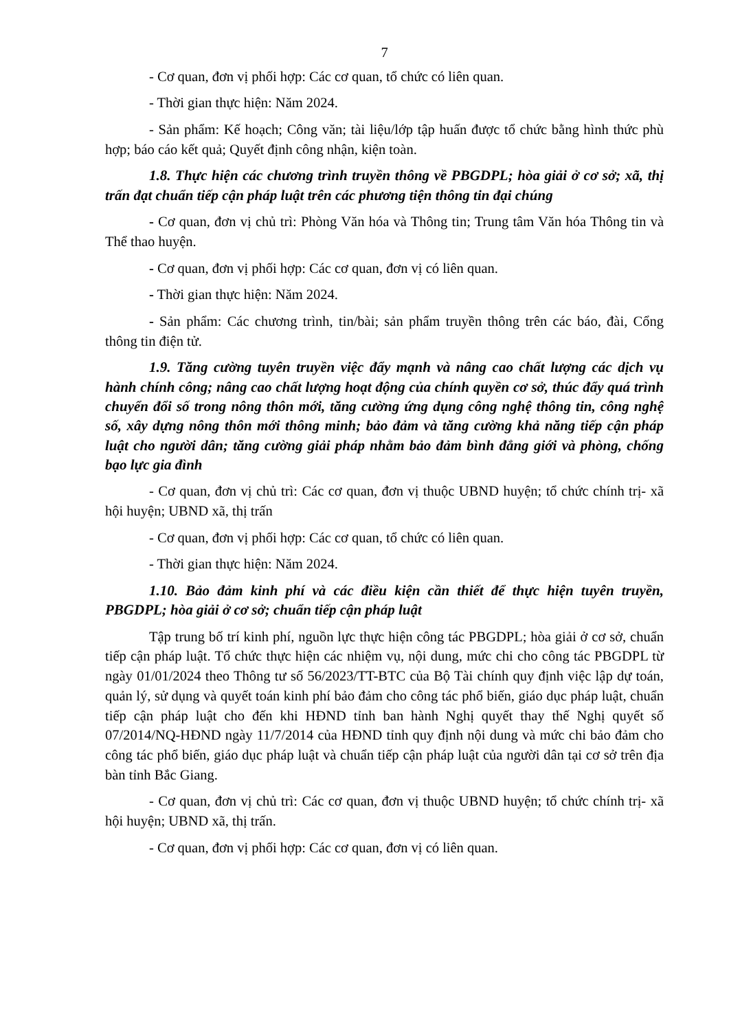7
- Cơ quan, đơn vị phối hợp: Các cơ quan, tổ chức có liên quan.
- Thời gian thực hiện: Năm 2024.
- Sản phẩm: Kế hoạch; Công văn; tài liệu/lớp tập huấn được tổ chức bằng hình thức phù hợp; báo cáo kết quả; Quyết định công nhận, kiện toàn.
1.8. Thực hiện các chương trình truyền thông về PBGDPL; hòa giải ở cơ sở; xã, thị trấn đạt chuẩn tiếp cận pháp luật trên các phương tiện thông tin đại chúng
- Cơ quan, đơn vị chủ trì: Phòng Văn hóa và Thông tin; Trung tâm Văn hóa Thông tin và Thể thao huyện.
- Cơ quan, đơn vị phối hợp: Các cơ quan, đơn vị có liên quan.
- Thời gian thực hiện: Năm 2024.
- Sản phẩm: Các chương trình, tin/bài; sản phẩm truyền thông trên các báo, đài, Cổng thông tin điện tử.
1.9. Tăng cường tuyên truyền việc đẩy mạnh và nâng cao chất lượng các dịch vụ hành chính công; nâng cao chất lượng hoạt động của chính quyền cơ sở, thúc đẩy quá trình chuyển đổi số trong nông thôn mới, tăng cường ứng dụng công nghệ thông tin, công nghệ số, xây dựng nông thôn mới thông minh; bảo đảm và tăng cường khả năng tiếp cận pháp luật cho người dân; tăng cường giải pháp nhằm bảo đảm bình đẳng giới và phòng, chống bạo lực gia đình
- Cơ quan, đơn vị chủ trì: Các cơ quan, đơn vị thuộc UBND huyện; tổ chức chính trị- xã hội huyện; UBND xã, thị trấn
- Cơ quan, đơn vị phối hợp: Các cơ quan, tổ chức có liên quan.
- Thời gian thực hiện: Năm 2024.
1.10. Bảo đảm kinh phí và các điều kiện cần thiết để thực hiện tuyên truyền, PBGDPL; hòa giải ở cơ sở; chuẩn tiếp cận pháp luật
Tập trung bố trí kinh phí, nguồn lực thực hiện công tác PBGDPL; hòa giải ở cơ sở, chuẩn tiếp cận pháp luật. Tổ chức thực hiện các nhiệm vụ, nội dung, mức chi cho công tác PBGDPL từ ngày 01/01/2024 theo Thông tư số 56/2023/TT-BTC của Bộ Tài chính quy định việc lập dự toán, quản lý, sử dụng và quyết toán kinh phí bảo đảm cho công tác phổ biến, giáo dục pháp luật, chuẩn tiếp cận pháp luật cho đến khi HĐND tỉnh ban hành Nghị quyết thay thế Nghị quyết số 07/2014/NQ-HĐND ngày 11/7/2014 của HĐND tỉnh quy định nội dung và mức chi bảo đảm cho công tác phổ biến, giáo dục pháp luật và chuẩn tiếp cận pháp luật của người dân tại cơ sở trên địa bàn tỉnh Bắc Giang.
- Cơ quan, đơn vị chủ trì: Các cơ quan, đơn vị thuộc UBND huyện; tổ chức chính trị- xã hội huyện; UBND xã, thị trấn.
- Cơ quan, đơn vị phối hợp: Các cơ quan, đơn vị có liên quan.